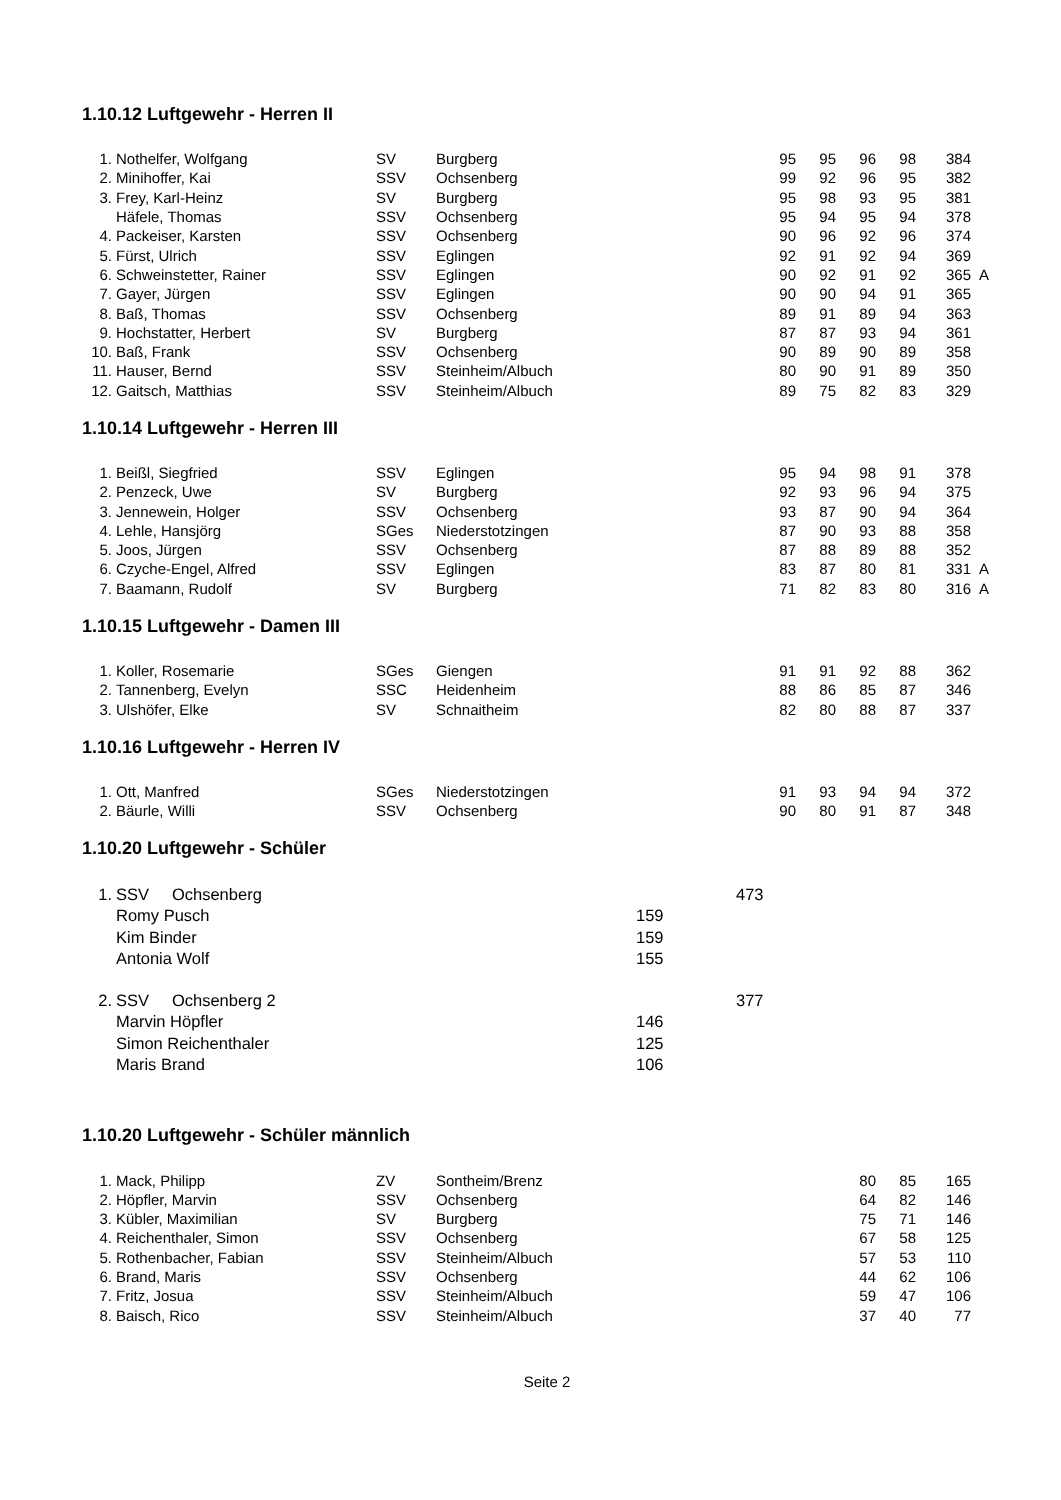1.10.12 Luftgewehr - Herren II
| 1. | Nothelfer, Wolfgang | SV | Burgberg | 95 | 95 | 96 | 98 | 384 | |
| 2. | Minihoffer, Kai | SSV | Ochsenberg | 99 | 92 | 96 | 95 | 382 | |
| 3. | Frey, Karl-Heinz | SV | Burgberg | 95 | 98 | 93 | 95 | 381 | |
| | Häfele, Thomas | SSV | Ochsenberg | 95 | 94 | 95 | 94 | 378 | |
| 4. | Packeiser, Karsten | SSV | Ochsenberg | 90 | 96 | 92 | 96 | 374 | |
| 5. | Fürst, Ulrich | SSV | Eglingen | 92 | 91 | 92 | 94 | 369 | |
| 6. | Schweinstetter, Rainer | SSV | Eglingen | 90 | 92 | 91 | 92 | 365 | A |
| 7. | Gayer, Jürgen | SSV | Eglingen | 90 | 90 | 94 | 91 | 365 | |
| 8. | Baß, Thomas | SSV | Ochsenberg | 89 | 91 | 89 | 94 | 363 | |
| 9. | Hochstatter, Herbert | SV | Burgberg | 87 | 87 | 93 | 94 | 361 | |
| 10. | Baß, Frank | SSV | Ochsenberg | 90 | 89 | 90 | 89 | 358 | |
| 11. | Hauser, Bernd | SSV | Steinheim/Albuch | 80 | 90 | 91 | 89 | 350 | |
| 12. | Gaitsch, Matthias | SSV | Steinheim/Albuch | 89 | 75 | 82 | 83 | 329 | |
1.10.14 Luftgewehr - Herren III
| 1. | Beißl, Siegfried | SSV | Eglingen | 95 | 94 | 98 | 91 | 378 | |
| 2. | Penzeck, Uwe | SV | Burgberg | 92 | 93 | 96 | 94 | 375 | |
| 3. | Jennewein, Holger | SSV | Ochsenberg | 93 | 87 | 90 | 94 | 364 | |
| 4. | Lehle, Hansjörg | SGes | Niederstotzingen | 87 | 90 | 93 | 88 | 358 | |
| 5. | Joos, Jürgen | SSV | Ochsenberg | 87 | 88 | 89 | 88 | 352 | |
| 6. | Czyche-Engel, Alfred | SSV | Eglingen | 83 | 87 | 80 | 81 | 331 | A |
| 7. | Baamann, Rudolf | SV | Burgberg | 71 | 82 | 83 | 80 | 316 | A |
1.10.15 Luftgewehr - Damen III
| 1. | Koller, Rosemarie | SGes | Giengen | 91 | 91 | 92 | 88 | 362 | |
| 2. | Tannenberg, Evelyn | SSC | Heidenheim | 88 | 86 | 85 | 87 | 346 | |
| 3. | Ulshöfer, Elke | SV | Schnaitheim | 82 | 80 | 88 | 87 | 337 | |
1.10.16 Luftgewehr - Herren IV
| 1. | Ott, Manfred | SGes | Niederstotzingen | 91 | 93 | 94 | 94 | 372 | |
| 2. | Bäurle, Willi | SSV | Ochsenberg | 90 | 80 | 91 | 87 | 348 | |
1.10.20 Luftgewehr - Schüler
| 1. | SSV Ochsenberg | | 473 |
| | Romy Pusch | 159 | |
| | Kim Binder | 159 | |
| | Antonia Wolf | 155 | |
| 2. | SSV Ochsenberg 2 | | 377 |
| | Marvin Höpfler | 146 | |
| | Simon Reichenthaler | 125 | |
| | Maris Brand | 106 | |
1.10.20 Luftgewehr - Schüler männlich
| 1. | Mack, Philipp | ZV | Sontheim/Brenz | | | 80 | 85 | 165 |
| 2. | Höpfler, Marvin | SSV | Ochsenberg | | | 64 | 82 | 146 |
| 3. | Kübler, Maximilian | SV | Burgberg | | | 75 | 71 | 146 |
| 4. | Reichenthaler, Simon | SSV | Ochsenberg | | | 67 | 58 | 125 |
| 5. | Rothenbacher, Fabian | SSV | Steinheim/Albuch | | | 57 | 53 | 110 |
| 6. | Brand, Maris | SSV | Ochsenberg | | | 44 | 62 | 106 |
| 7. | Fritz, Josua | SSV | Steinheim/Albuch | | | 59 | 47 | 106 |
| 8. | Baisch, Rico | SSV | Steinheim/Albuch | | | 37 | 40 | 77 |
Seite 2